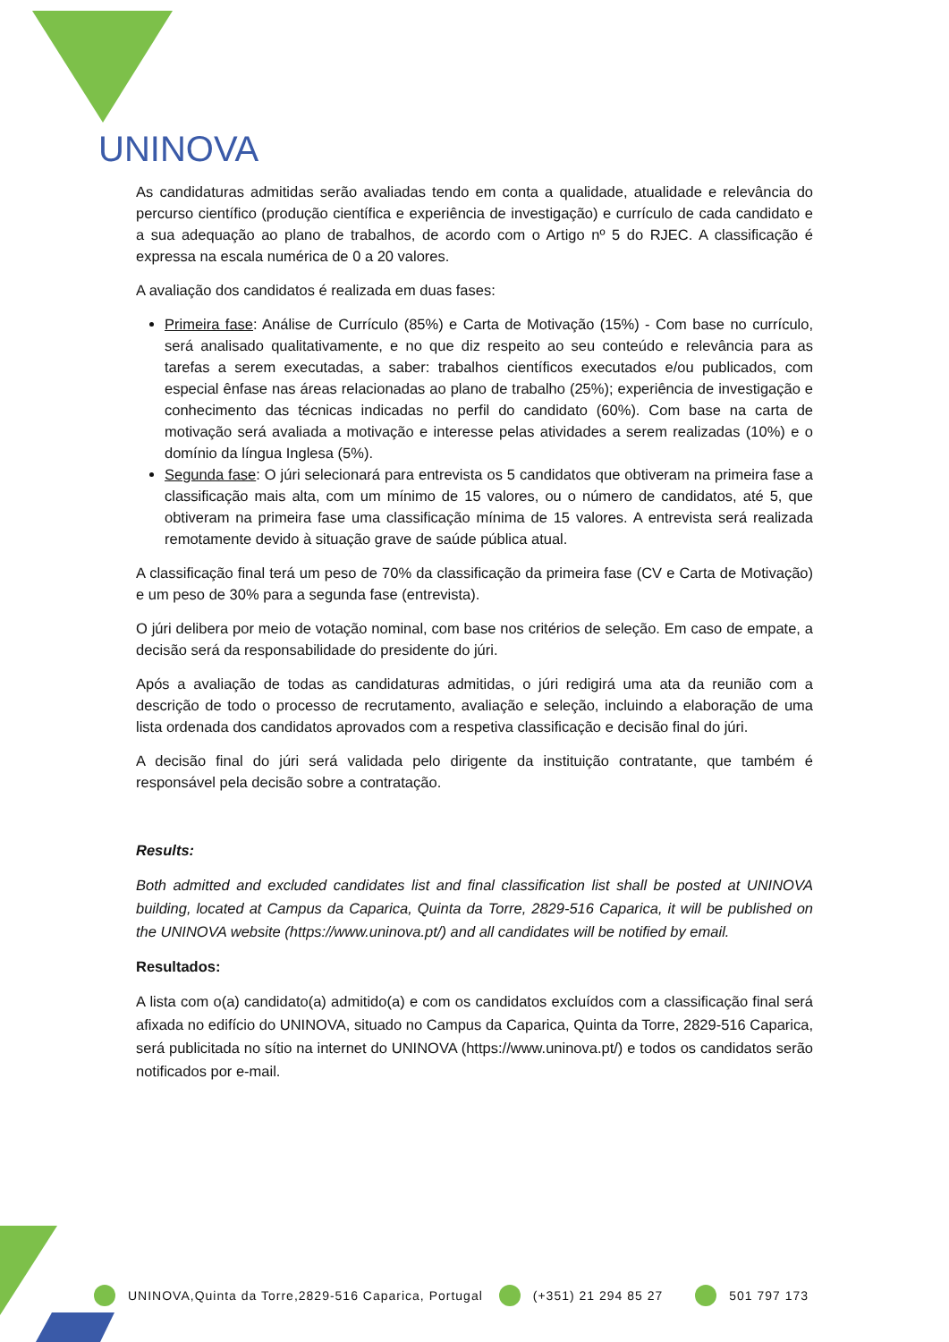UNINOVA
As candidaturas admitidas serão avaliadas tendo em conta a qualidade, atualidade e relevância do percurso científico (produção científica e experiência de investigação) e currículo de cada candidato e a sua adequação ao plano de trabalhos, de acordo com o Artigo nº 5 do RJEC. A classificação é expressa na escala numérica de 0 a 20 valores.
A avaliação dos candidatos é realizada em duas fases:
Primeira fase: Análise de Currículo (85%) e Carta de Motivação (15%) - Com base no currículo, será analisado qualitativamente, e no que diz respeito ao seu conteúdo e relevância para as tarefas a serem executadas, a saber: trabalhos científicos executados e/ou publicados, com especial ênfase nas áreas relacionadas ao plano de trabalho (25%); experiência de investigação e conhecimento das técnicas indicadas no perfil do candidato (60%). Com base na carta de motivação será avaliada a motivação e interesse pelas atividades a serem realizadas (10%) e o domínio da língua Inglesa (5%).
Segunda fase: O júri selecionará para entrevista os 5 candidatos que obtiveram na primeira fase a classificação mais alta, com um mínimo de 15 valores, ou o número de candidatos, até 5, que obtiveram na primeira fase uma classificação mínima de 15 valores. A entrevista será realizada remotamente devido à situação grave de saúde pública atual.
A classificação final terá um peso de 70% da classificação da primeira fase (CV e Carta de Motivação) e um peso de 30% para a segunda fase (entrevista).
O júri delibera por meio de votação nominal, com base nos critérios de seleção. Em caso de empate, a decisão será da responsabilidade do presidente do júri.
Após a avaliação de todas as candidaturas admitidas, o júri redigirá uma ata da reunião com a descrição de todo o processo de recrutamento, avaliação e seleção, incluindo a elaboração de uma lista ordenada dos candidatos aprovados com a respetiva classificação e decisão final do júri.
A decisão final do júri será validada pelo dirigente da instituição contratante, que também é responsável pela decisão sobre a contratação.
Results:
Both admitted and excluded candidates list and final classification list shall be posted at UNINOVA building, located at Campus da Caparica, Quinta da Torre, 2829-516 Caparica, it will be published on the UNINOVA website (https://www.uninova.pt/) and all candidates will be notified by email.
Resultados:
A lista com o(a) candidato(a) admitido(a) e com os candidatos excluídos com a classificação final será afixada no edifício do UNINOVA, situado no Campus da Caparica, Quinta da Torre, 2829-516 Caparica, será publicitada no sítio na internet do UNINOVA (https://www.uninova.pt/) e todos os candidatos serão notificados por e-mail.
UNINOVA,Quinta da Torre,2829-516 Caparica, Portugal (+351) 21 294 85 27 501 797 173